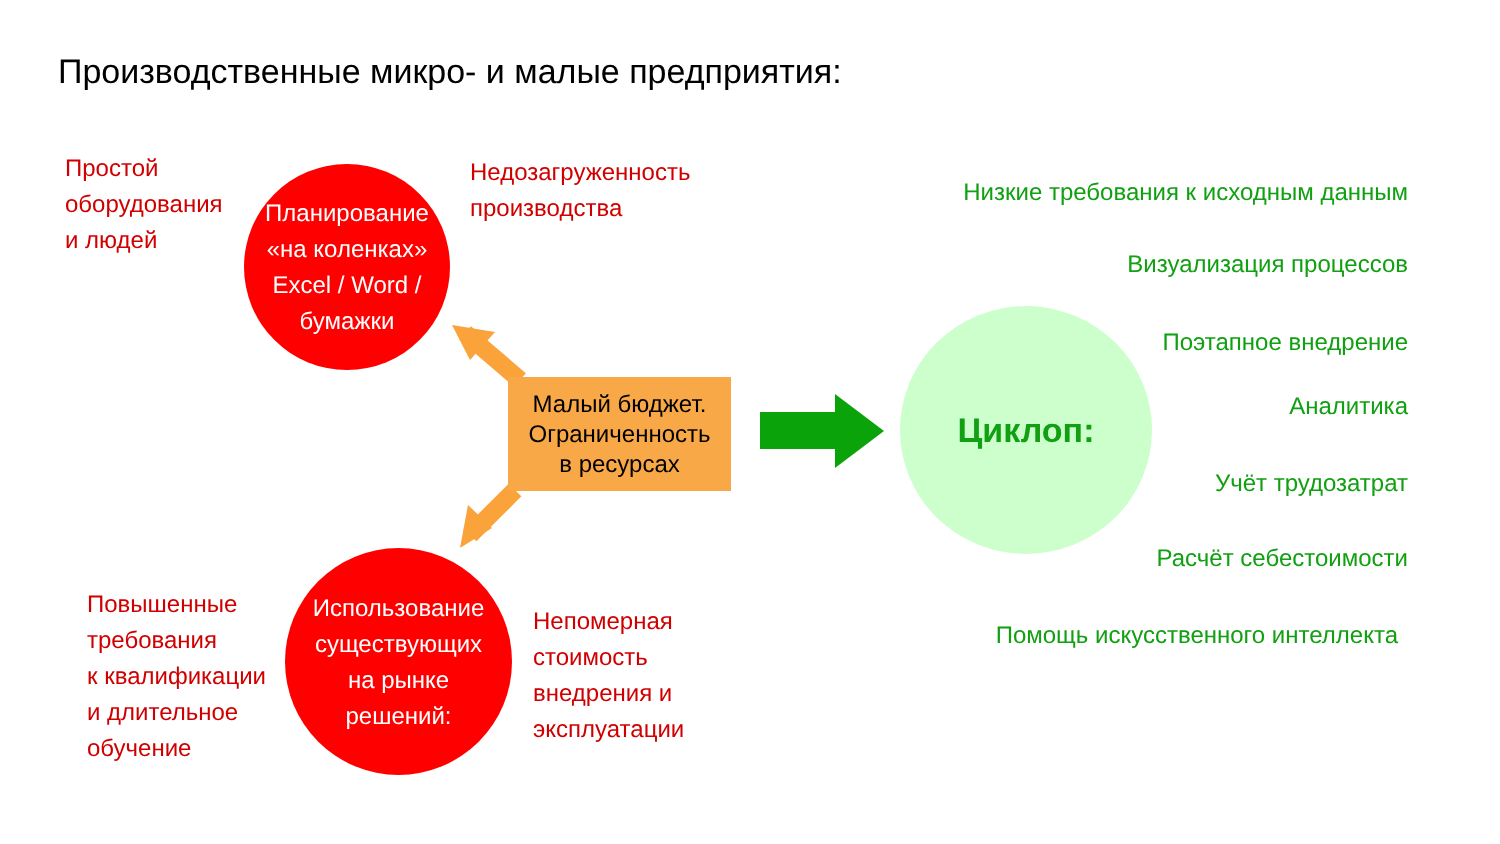Производственные микро- и малые предприятия:
Простой
оборудования
и людей
Планирование
«на коленках»
Excel / Word /
бумажки
Недозагруженность
производства
Малый бюджет.
Ограниченность
в ресурсах
Циклоп:
Низкие требования к исходным данным
Визуализация процессов
Поэтапное внедрение
Аналитика
Учёт трудозатрат
Расчёт себестоимости
Помощь искусственного интеллекта
Повышенные
требования
к квалификации
и длительное
обучение
Использование
существующих
на рынке
решений:
Непомерная
стоимость
внедрения и
эксплуатации